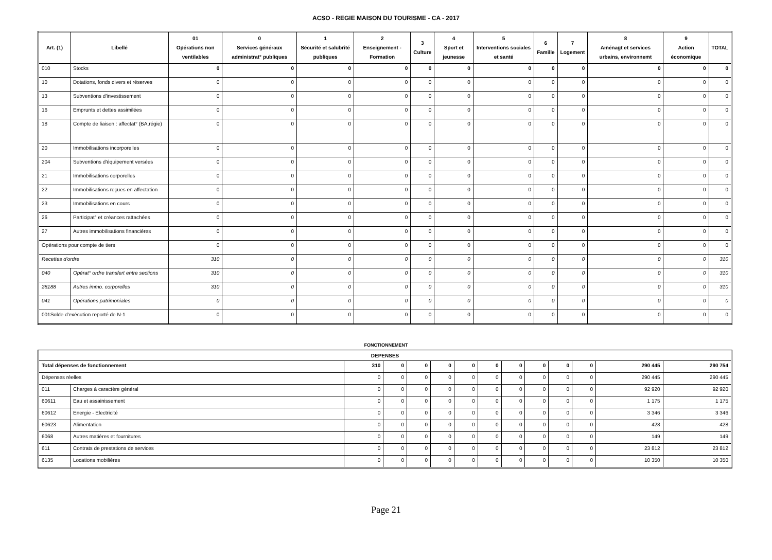ACSO - REGIE MAISON DU TOURISME - CA - 2017
| Art. (1) | Libellé | 01 Opérations non ventilables | 0 Services généraux administrat° publiques | 1 Sécurité et salubrité publiques | 2 Enseignement - Formation | 3 Culture | 4 Sport et jeunesse | 5 Interventions sociales et santé | 6 Famille | 7 Logement | 8 Aménagt et services urbains, environnemt | 9 Action économique | TOTAL |
| --- | --- | --- | --- | --- | --- | --- | --- | --- | --- | --- | --- | --- | --- |
| 010 | Stocks | 0 | 0 | 0 | 0 | 0 | 0 | 0 | 0 | 0 | 0 | 0 | 0 |
| 10 | Dotations, fonds divers et réserves | 0 | 0 | 0 | 0 | 0 | 0 | 0 | 0 | 0 | 0 | 0 | 0 |
| 13 | Subventions d'investissement | 0 | 0 | 0 | 0 | 0 | 0 | 0 | 0 | 0 | 0 | 0 | 0 |
| 16 | Emprunts et dettes assimilées | 0 | 0 | 0 | 0 | 0 | 0 | 0 | 0 | 0 | 0 | 0 | 0 |
| 18 | Compte de liaison : affectat° (BA,régie) | 0 | 0 | 0 | 0 | 0 | 0 | 0 | 0 | 0 | 0 | 0 | 0 |
| 20 | Immobilisations incorporelles | 0 | 0 | 0 | 0 | 0 | 0 | 0 | 0 | 0 | 0 | 0 | 0 |
| 204 | Subventions d'équipement versées | 0 | 0 | 0 | 0 | 0 | 0 | 0 | 0 | 0 | 0 | 0 | 0 |
| 21 | Immobilisations corporelles | 0 | 0 | 0 | 0 | 0 | 0 | 0 | 0 | 0 | 0 | 0 | 0 |
| 22 | Immobilisations reçues en affectation | 0 | 0 | 0 | 0 | 0 | 0 | 0 | 0 | 0 | 0 | 0 | 0 |
| 23 | Immobilisations en cours | 0 | 0 | 0 | 0 | 0 | 0 | 0 | 0 | 0 | 0 | 0 | 0 |
| 26 | Participat° et créances rattachées | 0 | 0 | 0 | 0 | 0 | 0 | 0 | 0 | 0 | 0 | 0 | 0 |
| 27 | Autres immobilisations financières | 0 | 0 | 0 | 0 | 0 | 0 | 0 | 0 | 0 | 0 | 0 | 0 |
| Opérations pour compte de tiers | | 0 | 0 | 0 | 0 | 0 | 0 | 0 | 0 | 0 | 0 | 0 | 0 |
| Recettes d'ordre | | 310 | 0 | 0 | 0 | 0 | 0 | 0 | 0 | 0 | 0 | 0 | 310 |
| 040 | Opérat° ordre transfert entre sections | 310 | 0 | 0 | 0 | 0 | 0 | 0 | 0 | 0 | 0 | 0 | 310 |
| 28188 | Autres immo. corporelles | 310 | 0 | 0 | 0 | 0 | 0 | 0 | 0 | 0 | 0 | 0 | 310 |
| 041 | Opérations patrimoniales | 0 | 0 | 0 | 0 | 0 | 0 | 0 | 0 | 0 | 0 | 0 | 0 |
| 001Solde d'exécution reporté de N-1 | | 0 | 0 | 0 | 0 | 0 | 0 | 0 | 0 | 0 | 0 | 0 | 0 |
FONCTIONNEMENT
| DEPENSES | | | | | | | | | | | | | |
| --- | --- | --- | --- | --- | --- | --- | --- | --- | --- | --- | --- | --- | --- |
| Total dépenses de fonctionnement | | 310 | 0 | 0 | 0 | 0 | 0 | 0 | 0 | 0 | 0 | 290 445 | 290 754 |
| Dépenses réelles | | 0 | 0 | 0 | 0 | 0 | 0 | 0 | 0 | 0 | 0 | 290 445 | 290 445 |
| 011 | Charges à caractère général | 0 | 0 | 0 | 0 | 0 | 0 | 0 | 0 | 0 | 0 | 92 920 | 92 920 |
| 60611 | Eau et assainissement | 0 | 0 | 0 | 0 | 0 | 0 | 0 | 0 | 0 | 0 | 1 175 | 1 175 |
| 60612 | Energie - Electricité | 0 | 0 | 0 | 0 | 0 | 0 | 0 | 0 | 0 | 0 | 3 346 | 3 346 |
| 60623 | Alimentation | 0 | 0 | 0 | 0 | 0 | 0 | 0 | 0 | 0 | 0 | 428 | 428 |
| 6068 | Autres matières et fournitures | 0 | 0 | 0 | 0 | 0 | 0 | 0 | 0 | 0 | 0 | 149 | 149 |
| 611 | Contrats de prestations de services | 0 | 0 | 0 | 0 | 0 | 0 | 0 | 0 | 0 | 0 | 23 812 | 23 812 |
| 6135 | Locations mobilières | 0 | 0 | 0 | 0 | 0 | 0 | 0 | 0 | 0 | 0 | 10 350 | 10 350 |
Page 21